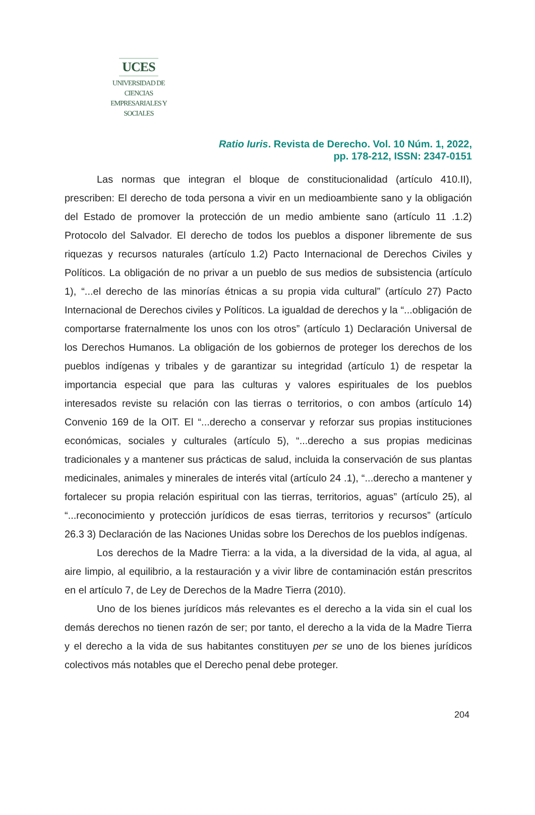UCES
UNIVERSIDAD DE CIENCIAS
EMPRESARIALES Y SOCIALES
Ratio Iuris. Revista de Derecho. Vol. 10 Núm. 1, 2022,
pp. 178-212, ISSN: 2347-0151
Las normas que integran el bloque de constitucionalidad (artículo 410.II), prescriben: El derecho de toda persona a vivir en un medioambiente sano y la obligación del Estado de promover la protección de un medio ambiente sano (artículo 11 .1.2) Protocolo del Salvador. El derecho de todos los pueblos a disponer libremente de sus riquezas y recursos naturales (artículo 1.2) Pacto Internacional de Derechos Civiles y Políticos. La obligación de no privar a un pueblo de sus medios de subsistencia (artículo 1), “...el derecho de las minorías étnicas a su propia vida cultural” (artículo 27) Pacto Internacional de Derechos civiles y Políticos. La igualdad de derechos y la “...obligación de comportarse fraternalmente los unos con los otros” (artículo 1) Declaración Universal de los Derechos Humanos. La obligación de los gobiernos de proteger los derechos de los pueblos indígenas y tribales y de garantizar su integridad (artículo 1) de respetar la importancia especial que para las culturas y valores espirituales de los pueblos interesados reviste su relación con las tierras o territorios, o con ambos (artículo 14) Convenio 169 de la OIT. El “...derecho a conservar y reforzar sus propias instituciones económicas, sociales y culturales (artículo 5), “...derecho a sus propias medicinas tradicionales y a mantener sus prácticas de salud, incluida la conservación de sus plantas medicinales, animales y minerales de interés vital (artículo 24 .1), “...derecho a mantener y fortalecer su propia relación espiritual con las tierras, territorios, aguas” (artículo 25), al “...reconocimiento y protección jurídicos de esas tierras, territorios y recursos” (artículo 26.3 3) Declaración de las Naciones Unidas sobre los Derechos de los pueblos indígenas.
Los derechos de la Madre Tierra: a la vida, a la diversidad de la vida, al agua, al aire limpio, al equilibrio, a la restauración y a vivir libre de contaminación están prescritos en el artículo 7, de Ley de Derechos de la Madre Tierra (2010).
Uno de los bienes jurídicos más relevantes es el derecho a la vida sin el cual los demás derechos no tienen razón de ser; por tanto, el derecho a la vida de la Madre Tierra y el derecho a la vida de sus habitantes constituyen per se uno de los bienes jurídicos colectivos más notables que el Derecho penal debe proteger.
204